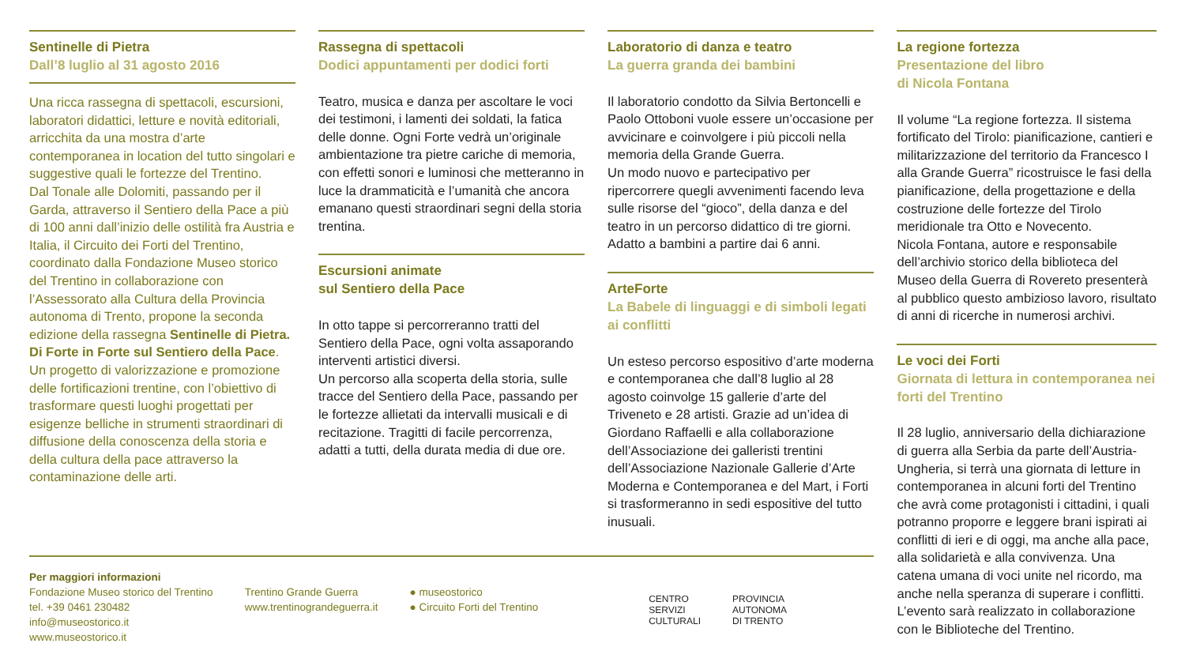Sentinelle di Pietra
Dall’8 luglio al 31 agosto 2016
Una ricca rassegna di spettacoli, escursioni, laboratori didattici, letture e novità editoriali, arricchita da una mostra d’arte contemporanea in location del tutto singolari e suggestive quali le fortezze del Trentino.
Dal Tonale alle Dolomiti, passando per il Garda, attraverso il Sentiero della Pace a più di 100 anni dall’inizio delle ostilità fra Austria e Italia, il Circuito dei Forti del Trentino, coordinato dalla Fondazione Museo storico del Trentino in collaborazione con l’Assessorato alla Cultura della Provincia autonoma di Trento, propone la seconda edizione della rassegna Sentinelle di Pietra. Di Forte in Forte sul Sentiero della Pace.
Un progetto di valorizzazione e promozione delle fortificazioni trentine, con l’obiettivo di trasformare questi luoghi progettati per esigenze belliche in strumenti straordinari di diffusione della conoscenza della storia e della cultura della pace attraverso la contaminazione delle arti.
Rassegna di spettacoli
Dodici appuntamenti per dodici forti
Teatro, musica e danza per ascoltare le voci dei testimoni, i lamenti dei soldati, la fatica delle donne. Ogni Forte vedrà un’originale ambientazione tra pietre cariche di memoria, con effetti sonori e luminosi che metteranno in luce la drammaticità e l’umanità che ancora emanano questi straordinari segni della storia trentina.
Escursioni animate
sul Sentiero della Pace
In otto tappe si percorreranno tratti del Sentiero della Pace, ogni volta assaporando interventi artistici diversi.
Un percorso alla scoperta della storia, sulle tracce del Sentiero della Pace, passando per le fortezze allietati da intervalli musicali e di recitazione. Tragitti di facile percorrenza, adatti a tutti, della durata media di due ore.
Laboratorio di danza e teatro
La guerra granda dei bambini
Il laboratorio condotto da Silvia Bertoncelli e Paolo Ottoboni vuole essere un’occasione per avvicinare e coinvolgere i più piccoli nella memoria della Grande Guerra.
Un modo nuovo e partecipativo per ripercorrere quegli avvenimenti facendo leva sulle risorse del “gioco”, della danza e del teatro in un percorso didattico di tre giorni. Adatto a bambini a partire dai 6 anni.
ArteForte
La Babele di linguaggi e di simboli legati ai conflitti
Un esteso percorso espositivo d’arte moderna e contemporanea che dall’8 luglio al 28 agosto coinvolge 15 gallerie d’arte del Triveneto e 28 artisti. Grazie ad un’idea di Giordano Raffaelli e alla collaborazione dell’Associazione dei galleristi trentini dell’Associazione Nazionale Gallerie d’Arte Moderna e Contemporanea e del Mart, i Forti si trasformeranno in sedi espositive del tutto inusuali.
Per maggiori informazioni
Fondazione Museo storico del Trentino
tel. +39 0461 230482
info@museostorico.it
www.museostorico.it
Trentino Grande Guerra
www.trentinograndeguerra.it
● museostorico
● Circuito Forti del Trentino
CENTRO
SERVIZI
CULTURALI
PROVINCIA
AUTONOMA
DI TRENTO
La regione fortezza
Presentazione del libro
di Nicola Fontana
Il volume “La regione fortezza. Il sistema fortificato del Tirolo: pianificazione, cantieri e militarizzazione del territorio da Francesco I alla Grande Guerra” ricostruisce le fasi della pianificazione, della progettazione e della costruzione delle fortezze del Tirolo meridionale tra Otto e Novecento.
Nicola Fontana, autore e responsabile dell’archivio storico della biblioteca del Museo della Guerra di Rovereto presenterà al pubblico questo ambizioso lavoro, risultato di anni di ricerche in numerosi archivi.
Le voci dei Forti
Giornata di lettura in contemporanea nei forti del Trentino
Il 28 luglio, anniversario della dichiarazione di guerra alla Serbia da parte dell’Austria-Ungheria, si terrà una giornata di letture in contemporanea in alcuni forti del Trentino che avrà come protagonisti i cittadini, i quali potranno proporre e leggere brani ispirati ai conflitti di ieri e di oggi, ma anche alla pace, alla solidarietà e alla convivenza. Una catena umana di voci unite nel ricordo, ma anche nella speranza di superare i conflitti. L’evento sarà realizzato in collaborazione con le Biblioteche del Trentino.